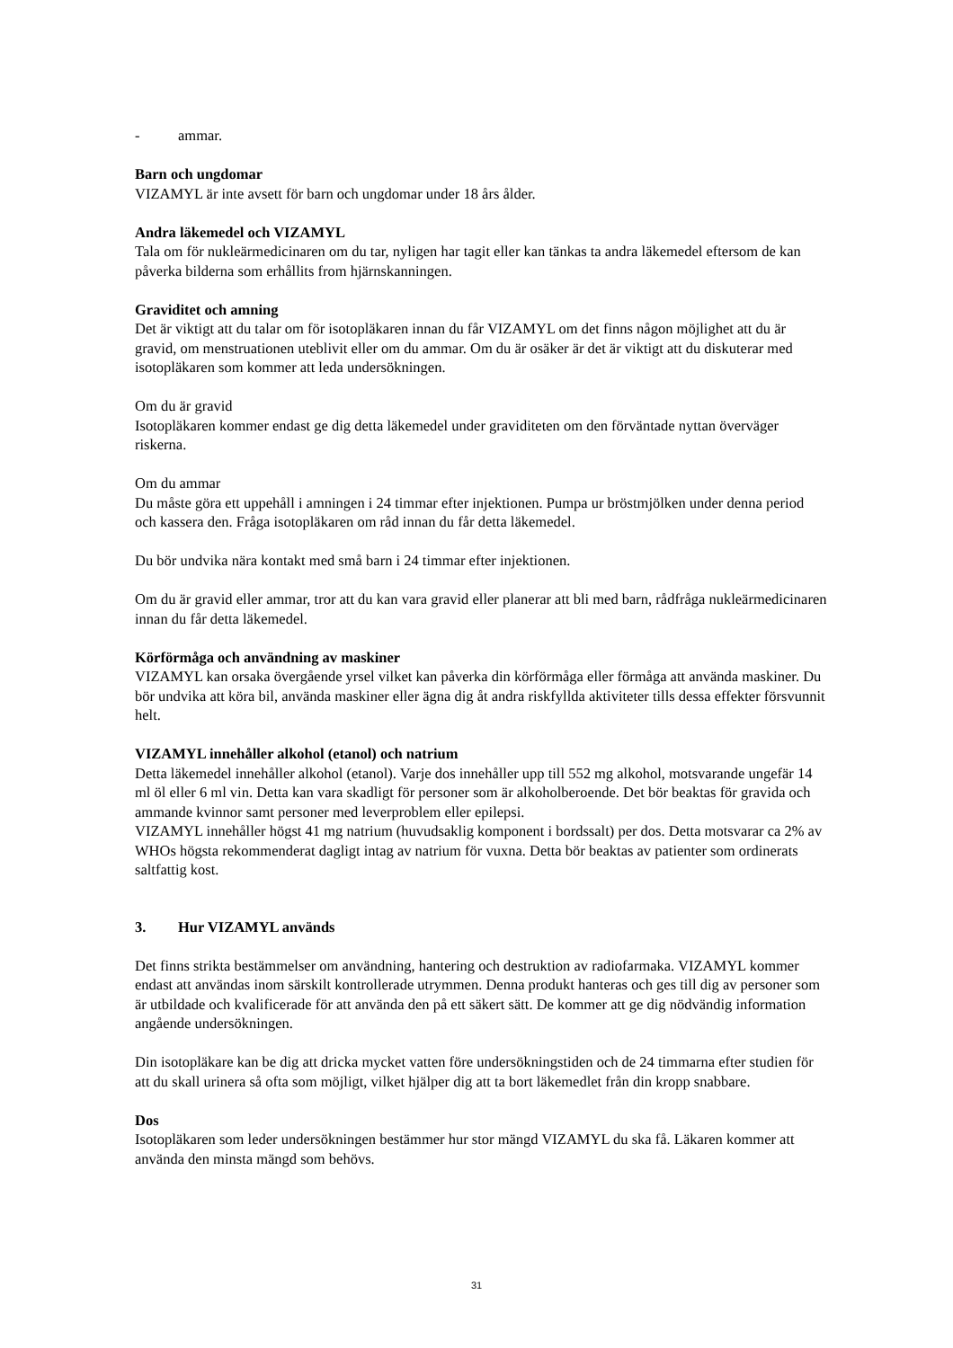- ammar.
Barn och ungdomar
VIZAMYL är inte avsett för barn och ungdomar under 18 års ålder.
Andra läkemedel och VIZAMYL
Tala om för nukleärmedicinaren om du tar, nyligen har tagit eller kan tänkas ta andra läkemedel eftersom de kan påverka bilderna som erhållits from hjärnskanningen.
Graviditet och amning
Det är viktigt att du talar om för isotopläkaren innan du får VIZAMYL om det finns någon möjlighet att du är gravid, om menstruationen uteblivit eller om du ammar. Om du är osäker är det är viktigt att du diskuterar med isotopläkaren som kommer att leda undersökningen.
Om du är gravid
Isotopläkaren kommer endast ge dig detta läkemedel under graviditeten om den förväntade nyttan överväger riskerna.
Om du ammar
Du måste göra ett uppehåll i amningen i 24 timmar efter injektionen. Pumpa ur bröstmjölken under denna period och kassera den. Fråga isotopläkaren om råd innan du får detta läkemedel.
Du bör undvika nära kontakt med små barn i 24 timmar efter injektionen.
Om du är gravid eller ammar, tror att du kan vara gravid eller planerar att bli med barn, rådfråga nukleärmedicinaren innan du får detta läkemedel.
Körförmåga och användning av maskiner
VIZAMYL kan orsaka övergående yrsel vilket kan påverka din körförmåga eller förmåga att använda maskiner. Du bör undvika att köra bil, använda maskiner eller ägna dig åt andra riskfyllda aktiviteter tills dessa effekter försvunnit helt.
VIZAMYL innehåller alkohol (etanol) och natrium
Detta läkemedel innehåller alkohol (etanol). Varje dos innehåller upp till 552 mg alkohol, motsvarande ungefär 14 ml öl eller 6 ml vin. Detta kan vara skadligt för personer som är alkoholberoende. Det bör beaktas för gravida och ammande kvinnor samt personer med leverproblem eller epilepsi.
VIZAMYL innehåller högst 41 mg natrium (huvudsaklig komponent i bordssalt) per dos. Detta motsvarar ca 2% av WHOs högsta rekommenderat dagligt intag av natrium för vuxna. Detta bör beaktas av patienter som ordinerats saltfattig kost.
3. Hur VIZAMYL används
Det finns strikta bestämmelser om användning, hantering och destruktion av radiofarmaka. VIZAMYL kommer endast att användas inom särskilt kontrollerade utrymmen. Denna produkt hanteras och ges till dig av personer som är utbildade och kvalificerade för att använda den på ett säkert sätt. De kommer att ge dig nödvändig information angående undersökningen.
Din isotopläkare kan be dig att dricka mycket vatten före undersökningstiden och de 24 timmarna efter studien för att du skall urinera så ofta som möjligt, vilket hjälper dig att ta bort läkemedlet från din kropp snabbare.
Dos
Isotopläkaren som leder undersökningen bestämmer hur stor mängd VIZAMYL du ska få. Läkaren kommer att använda den minsta mängd som behövs.
31